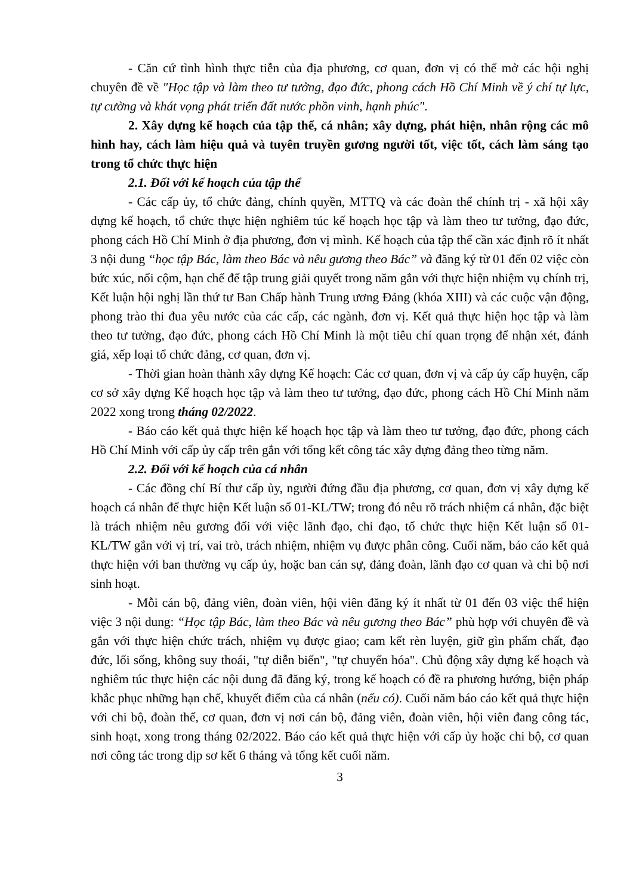- Căn cứ tình hình thực tiễn của địa phương, cơ quan, đơn vị có thể mở các hội nghị chuyên đề về "Học tập và làm theo tư tưởng, đạo đức, phong cách Hồ Chí Minh về ý chí tự lực, tự cường và khát vọng phát triển đất nước phồn vinh, hạnh phúc".
2. Xây dựng kế hoạch của tập thể, cá nhân; xây dựng, phát hiện, nhân rộng các mô hình hay, cách làm hiệu quả và tuyên truyền gương người tốt, việc tốt, cách làm sáng tạo trong tổ chức thực hiện
2.1. Đối với kế hoạch của tập thể
- Các cấp ủy, tổ chức đảng, chính quyền, MTTQ và các đoàn thể chính trị - xã hội xây dựng kế hoạch, tổ chức thực hiện nghiêm túc kế hoạch học tập và làm theo tư tưởng, đạo đức, phong cách Hồ Chí Minh ở địa phương, đơn vị mình. Kế hoạch của tập thể cần xác định rõ ít nhất 3 nội dung “học tập Bác, làm theo Bác và nêu gương theo Bác” và đăng ký từ 01 đến 02 việc còn bức xúc, nổi cộm, hạn chế để tập trung giải quyết trong năm gắn với thực hiện nhiệm vụ chính trị, Kết luận hội nghị lần thứ tư Ban Chấp hành Trung ương Đảng (khóa XIII) và các cuộc vận động, phong trào thi đua yêu nước của các cấp, các ngành, đơn vị. Kết quả thực hiện học tập và làm theo tư tưởng, đạo đức, phong cách Hồ Chí Minh là một tiêu chí quan trọng để nhận xét, đánh giá, xếp loại tổ chức đảng, cơ quan, đơn vị.
- Thời gian hoàn thành xây dựng Kế hoạch: Các cơ quan, đơn vị và cấp ủy cấp huyện, cấp cơ sở xây dựng Kế hoạch học tập và làm theo tư tưởng, đạo đức, phong cách Hồ Chí Minh năm 2022 xong trong tháng 02/2022.
- Báo cáo kết quả thực hiện kế hoạch học tập và làm theo tư tưởng, đạo đức, phong cách Hồ Chí Minh với cấp ủy cấp trên gắn với tổng kết công tác xây dựng đảng theo từng năm.
2.2. Đối với kế hoạch của cá nhân
- Các đồng chí Bí thư cấp ủy, người đứng đầu địa phương, cơ quan, đơn vị xây dựng kế hoạch cá nhân để thực hiện Kết luận số 01-KL/TW; trong đó nêu rõ trách nhiệm cá nhân, đặc biệt là trách nhiệm nêu gương đối với việc lãnh đạo, chỉ đạo, tổ chức thực hiện Kết luận số 01-KL/TW gắn với vị trí, vai trò, trách nhiệm, nhiệm vụ được phân công. Cuối năm, báo cáo kết quả thực hiện với ban thường vụ cấp ủy, hoặc ban cán sự, đảng đoàn, lãnh đạo cơ quan và chi bộ nơi sinh hoạt.
- Mỗi cán bộ, đảng viên, đoàn viên, hội viên đăng ký ít nhất từ 01 đến 03 việc thể hiện việc 3 nội dung: “Học tập Bác, làm theo Bác và nêu gương theo Bác” phù hợp với chuyên đề và gắn với thực hiện chức trách, nhiệm vụ được giao; cam kết rèn luyện, giữ gìn phẩm chất, đạo đức, lối sống, không suy thoái, "tự diễn biến", "tự chuyển hóa". Chủ động xây dựng kế hoạch và nghiêm túc thực hiện các nội dung đã đăng ký, trong kế hoạch có đề ra phương hướng, biện pháp khắc phục những hạn chế, khuyết điểm của cá nhân (nếu có). Cuối năm báo cáo kết quả thực hiện với chi bộ, đoàn thể, cơ quan, đơn vị nơi cán bộ, đảng viên, đoàn viên, hội viên đang công tác, sinh hoạt, xong trong tháng 02/2022. Báo cáo kết quả thực hiện với cấp ủy hoặc chi bộ, cơ quan nơi công tác trong dịp sơ kết 6 tháng và tổng kết cuối năm.
3